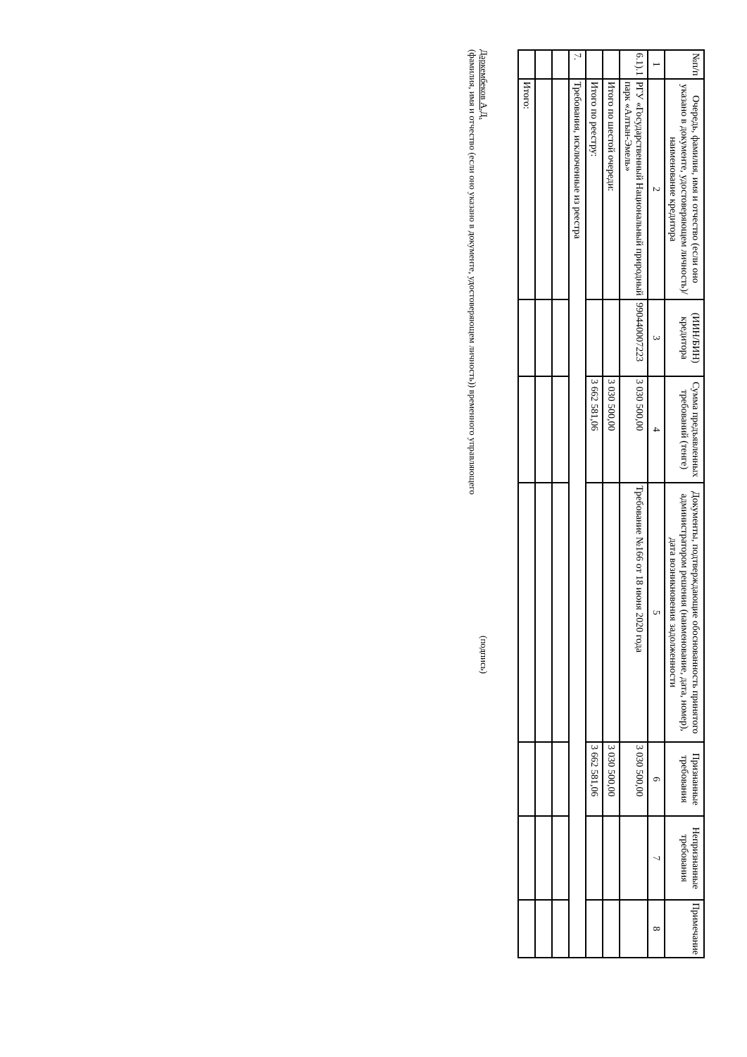| №п/п | Очередь, фамилия, имя и отчество (если оно указано в документе, удостоверяющем личность)/ наименование кредитора | (ИИН/БИН) кредитора | Сумма предъявленных требований (тенге) | Документы, подтверждающие обоснованность принятого администратором решения (наименование, дата, номер), дата возникновения задолженности | Признанные требования | Непризнанные требования | Примечание |
| --- | --- | --- | --- | --- | --- | --- | --- |
| 1 | 2 | 3 | 4 | 5 | 6 | 7 | 8 |
| 6.1).1 | РГУ «Государственный Национальный природный парк «Алтын-Эмель» | 990440007223 | 3 030 500,00 | Требование №166 от 18 июня 2020 года | 3 030 500,00 | | |
| | Итого по шестой очереди: | | 3 030 500,00 | | 3 030 500,00 | | |
| | Итого по реестру: | | 3 662 581,06 | | 3 662 581,06 | | |
| 7. | Требования, исключенные из реестра | | | | | | |
| | Итого: | | | | | | |
Дәркембеков А.Д.
(фамилия, имя и отчество (если оно указано в документе, удостоверяющем личность)) временного управляющего
(подпись)